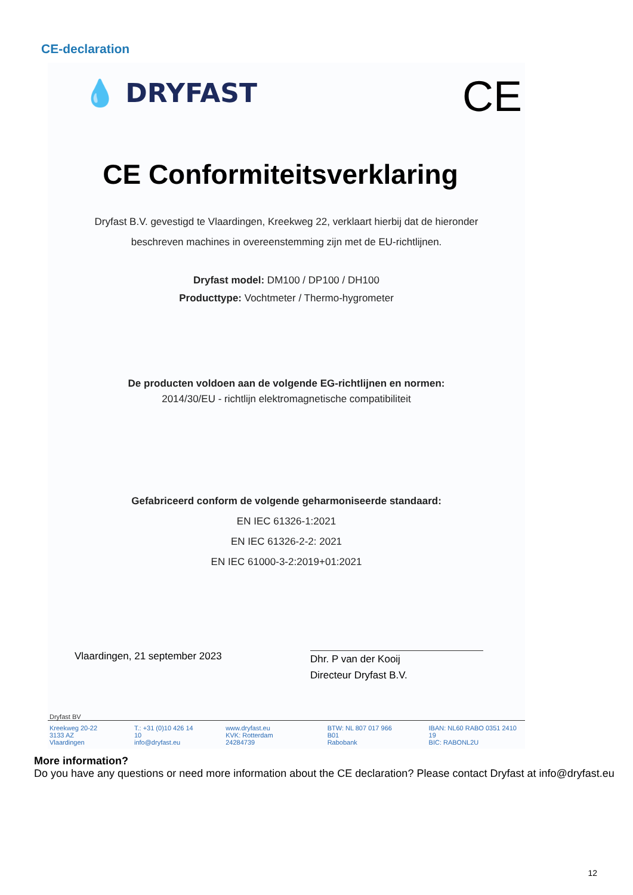CE-declaration
💧 DRYFAST CE
CE Conformiteitsverklaring
Dryfast B.V. gevestigd te Vlaardingen, Kreekweg 22, verklaart hierbij dat de hieronder
beschreven machines in overeenstemming zijn met de EU-richtlijnen.
Dryfast model: DM100 / DP100 / DH100
Producttype: Vochtmeter / Thermo-hygrometer
De producten voldoen aan de volgende EG-richtlijnen en normen:
2014/30/EU - richtlijn elektromagnetische compatibiliteit
Gefabriceerd conform de volgende geharmoniseerde standaard:
EN IEC 61326-1:2021
EN IEC 61326-2-2: 2021
EN IEC 61000-3-2:2019+01:2021
Vlaardingen, 21 september 2023
Dhr. P van der Kooij
Directeur Dryfast B.V.
Dryfast BV
Kreekweg 20-22
3133 AZ Vlaardingen
T.: +31 (0)10 426 14 10
info@dryfast.eu
www.dryfast.eu
KVK: Rotterdam 24284739
BTW: NL 807 017 966 B01
Rabobank
IBAN: NL60 RABO 0351 2410 19
BIC: RABONL2U
More information?
Do you have any questions or need more information about the CE declaration? Please contact Dryfast at info@dryfast.eu
12